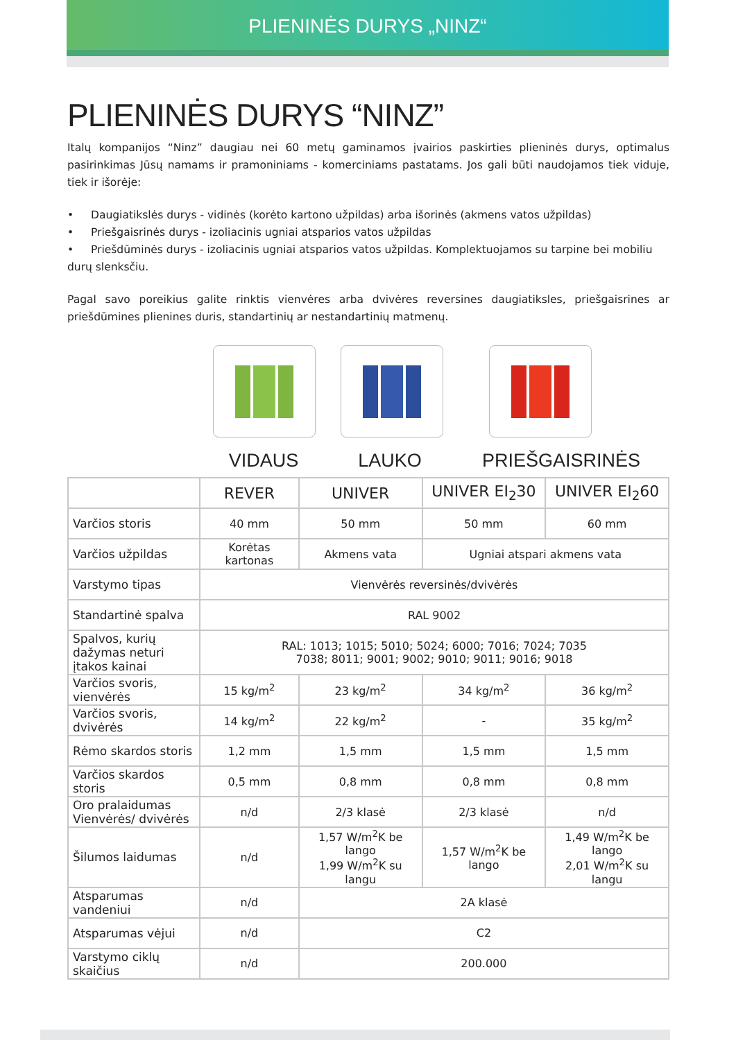PLIENINĖS DURYS „NINZ“
PLIENINĖS DURYS “NINZ”
Italų kompanijos “Ninz” daugiau nei 60 metų gaminamos įvairios paskirties plieninės durys, optimalus pasirinkimas Jūsų namams ir pramoniniams - komerciniams pastatams. Jos gali būti naudojamos tiek viduje, tiek ir išorėje:
• Daugiatikslės durys - vidinės (korėto kartono užpildas) arba išorinės (akmens vatos užpildas)
• Priešgaisrinės durys - izoliacinis ugniai atsparios vatos užpildas
• Priešdūminės durys - izoliacinis ugniai atsparios vatos užpildas. Komplektuojamos su tarpine bei mobiliu durų slenksčiu.
Pagal savo poreikius galite rinktis vienvėres arba dvivėres reversines daugiatiksles, priešgaisrines ar priešdūmines plienines duris, standartinių ar nestandartinių matmenų.
VIDAUS LAUKO PRIEŠGAISRINĖS
| | REVER | UNIVER | UNIVER EI<sub>2</sub>30 | UNIVER EI<sub>2</sub>60 |
| --- | --- | --- | --- | --- |
| Varčios storis | 40 mm | 50 mm | 50 mm | 60 mm |
| Varčios užpildas | Korėtas kartonas | Akmens vata | Ugniai atspari akmens vata | |
| Varstymo tipas | Vienvėrės reversinės/dvivėrės | | | |
| Standartinė spalva | RAL 9002 | | | |
| Spalvos, kurių dažymas neturi įtakos kainai | RAL: 1013; 1015; 5010; 5024; 6000; 7016; 7024; 7035 7038; 8011; 9001; 9002; 9010; 9011; 9016; 9018 | | | |
| Varčios svoris, vienvėrės | 15 kg/m<sup>2</sup> | 23 kg/m<sup>2</sup> | 34 kg/m<sup>2</sup> | 36 kg/m<sup>2</sup> |
| Varčios svoris, dvivėrės | 14 kg/m<sup>2</sup> | 22 kg/m<sup>2</sup> | - | 35 kg/m<sup>2</sup> |
| Rėmo skardos storis | 1,2 mm | 1,5 mm | 1,5 mm | 1,5 mm |
| Varčios skardos storis | 0,5 mm | 0,8 mm | 0,8 mm | 0,8 mm |
| Oro pralaidumas Vienvėrės/ dvivėrės | n/d | 2/3 klasė | 2/3 klasė | n/d |
| Šilumos laidumas | n/d | 1,57 W/m<sup>2</sup>K be lango 1,99 W/m<sup>2</sup>K su langu | 1,57 W/m<sup>2</sup>K be lango | 1,49 W/m<sup>2</sup>K be lango 2,01 W/m<sup>2</sup>K su langu |
| Atsparumas vandeniui | n/d | 2A klasė | | |
| Atsparumas vėjui | n/d | C2 | | |
| Varstymo ciklų skaičius | n/d | 200.000 | | |